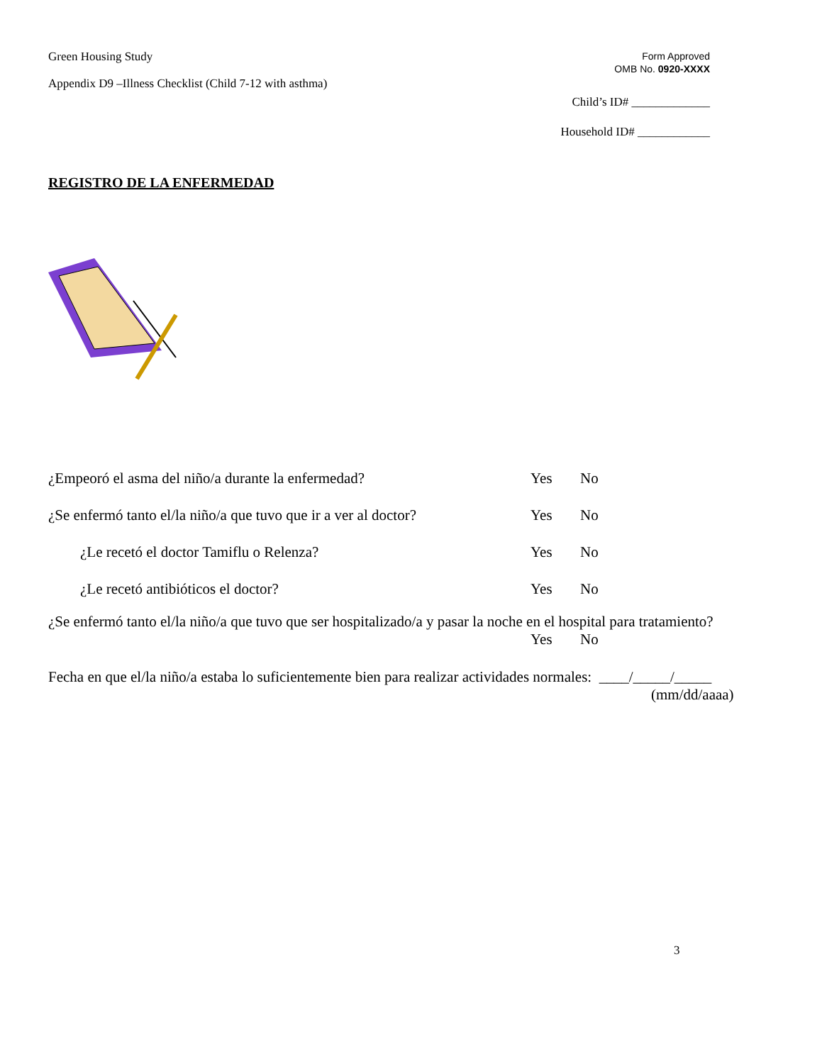Green Housing Study
Appendix D9 –Illness Checklist (Child 7-12 with asthma)
Form Approved
OMB No. 0920-XXXX
Child’s ID# _____________
Household ID# ____________
REGISTRO DE LA ENFERMEDAD
¿Empeoró el asma del niño/a durante la enfermedad? Yes No
¿Se enfermó tanto el/la niño/a que tuvo que ir a ver al doctor? Yes No
¿Le recetó el doctor Tamiflu o Relenza? Yes No
¿Le recetó antibióticos el doctor? Yes No
¿Se enfermó tanto el/la niño/a que tuvo que ser hospitalizado/a y pasar la noche en el hospital para tratamiento?
Yes No
Fecha en que el/la niño/a estaba lo suficientemente bien para realizar actividades normales: ____/_____/_____
(mm/dd/aaaa)
3